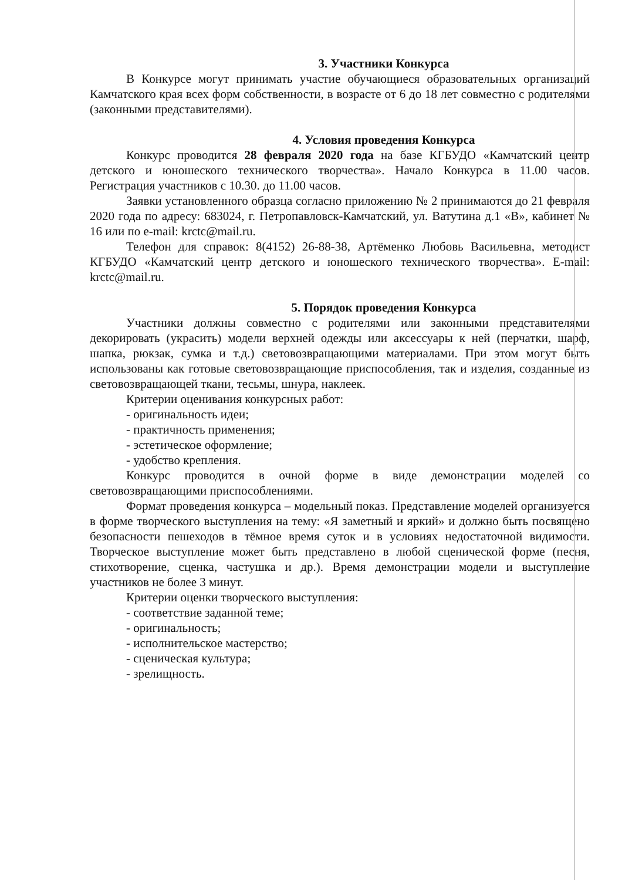3. Участники Конкурса
В Конкурсе могут принимать участие обучающиеся образовательных организаций Камчатского края всех форм собственности, в возрасте от 6 до 18 лет совместно с родителями (законными представителями).
4. Условия проведения Конкурса
Конкурс проводится 28 февраля 2020 года на базе КГБУДО «Камчатский центр детского и юношеского технического творчества». Начало Конкурса в 11.00 часов. Регистрация участников с 10.30. до 11.00 часов.
Заявки установленного образца согласно приложению № 2 принимаются до 21 февраля 2020 года по адресу: 683024, г. Петропавловск-Камчатский, ул. Ватутина д.1 «В», кабинет № 16 или по e-mail: krctc@mail.ru.
Телефон для справок: 8(4152) 26-88-38, Артёменко Любовь Васильевна, методист КГБУДО «Камчатский центр детского и юношеского технического творчества». E-mail: krctc@mail.ru.
5. Порядок проведения Конкурса
Участники должны совместно с родителями или законными представителями декорировать (украсить) модели верхней одежды или аксессуары к ней (перчатки, шарф, шапка, рюкзак, сумка и т.д.) световозвращающими материалами. При этом могут быть использованы как готовые световозвращающие приспособления, так и изделия, созданные из световозвращающей ткани, тесьмы, шнура, наклеек.
Критерии оценивания конкурсных работ:
- оригинальность идеи;
- практичность применения;
- эстетическое оформление;
- удобство крепления.
Конкурс проводится в очной форме в виде демонстрации моделей со световозвращающими приспособлениями.
Формат проведения конкурса – модельный показ. Представление моделей организуется в форме творческого выступления на тему: «Я заметный и яркий» и должно быть посвящено безопасности пешеходов в тёмное время суток и в условиях недостаточной видимости. Творческое выступление может быть представлено в любой сценической форме (песня, стихотворение, сценка, частушка и др.). Время демонстрации модели и выступление участников не более 3 минут.
Критерии оценки творческого выступления:
- соответствие заданной теме;
- оригинальность;
- исполнительское мастерство;
- сценическая культура;
- зрелищность.